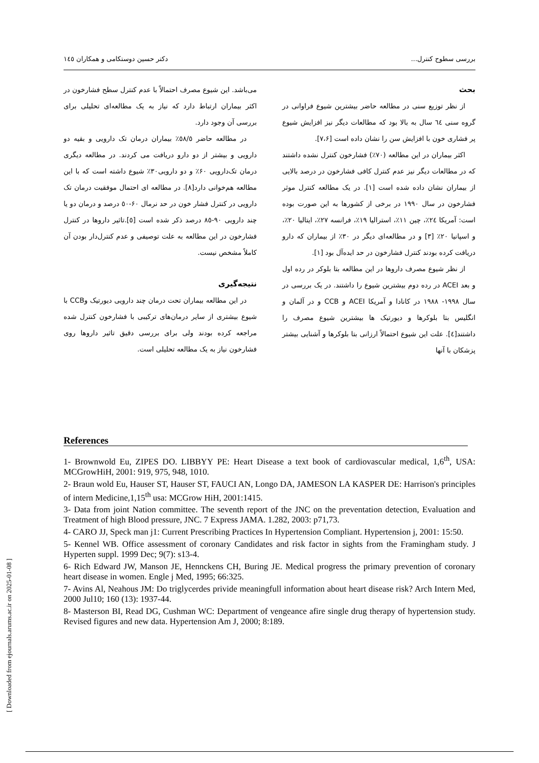بررسی سطوح کنترل... دکتر حسین دوستکامی و همکاران ١٤٥
بحث
از نظر توزیع سنی در مطالعه حاضر بیشترین شیوع فراوانی در گروه سنی ٦٤ سال به بالا بود که مطالعات دیگر نیز افزایش شیوع پر فشاری خون با افزایش سن را نشان داده است [٧،۶].
اکثر بیماران در این مطالعه (٧٠٪) فشارخون کنترل نشده داشتند که در مطالعات دیگر نیز عدم کنترل کافی فشارخون در درصد بالایی از بیماران نشان داده شده است [١]. در یک مطالعه کنترل موثر فشارخون در سال ١٩٩٠ در برخی از کشورها به این صورت بوده است: آمریکا ٢٤٪، چین ١١٪، استرالیا ١٩٪، فرانسه ٢٧٪، ایتالیا ٢٠٪، و اسپانیا ٢٠٪ [٣] و در مطالعه‌ای دیگر در ٣٠٪ از بیماران که دارو دریافت کرده بودند کنترل فشارخون در حد ایده‌آل بود [١].
از نظر شیوع مصرف داروها در این مطالعه بتا بلوکر در رده اول و بعد ACEI در رده دوم بیشترین شیوع را داشتند. در یک بررسی در سال ١٩٩٨- ١٩٨٨ در کانادا و آمریکا ACEI و CCB و در آلمان و انگلیس بتا بلوکرها و دیورتیک ها بیشترین شیوع مصرف را داشتند[٤]. علت این شیوع احتمالاً ارزانی بتا بلوکرها و آشنایی بیشتر پزشکان با آنها
می‌باشد. این شیوع مصرف احتمالاً با عدم کنترل سطح فشارخون در اکثر بیماران ارتباط دارد که نیاز به یک مطالعه‌ای تحلیلی برای بررسی آن وجود دارد.
در مطالعه حاضر ٥٨/٥٪ بیماران درمان تک دارویی و بقیه دو دارویی و بیشتر از دو دارو دریافت می کردند. در مطالعه دیگری درمان تک‌دارویی ۶٠٪ و دو دارویی٣٠٪ شیوع داشته است که با این مطالعه هم‌خوانی دارد[٨]. در مطالعه ای احتمال موفقیت درمان تک دارویی در کنترل فشار خون در حد نرمال ۶٠-٥٠ درصد و درمان دو یا چند دارویی ٩٠-٨٥ درصد ذکر شده است [٥].تاثیر داروها در کنترل فشارخون در این مطالعه به علت توصیفی و عدم کنترل‌دار بودن آن کاملاً مشخص نیست.
نتیجه‌گیری
در این مطالعه بیماران تحت درمان چند دارویی دیورتیک وCCB با شیوع بیشتری از سایر درمان‌های ترکیبی با فشارخون کنترل شده مراجعه کرده بودند ولی برای بررسی دقیق تاثیر داروها روی فشارخون نیاز به یک مطالعه تحلیلی است.
References
1- Brownwold Eu, ZIPES DO. LIBBYY PE: Heart Disease a text book of cardiovascular medical, 1,6<sup>th</sup>, USA: MCGrowHiH, 2001: 919, 975, 948, 1010.
2- Braun wold Eu, Hauser ST, Hauser ST, FAUCI AN, Longo DA, JAMESON LA KASPER DE: Harrison's principles of intern Medicine,1,15<sup>th</sup> usa: MCGrow HiH, 2001:1415.
3- Data from joint Nation committee. The seventh report of the JNC on the preventation detection, Evaluation and Treatment of high Blood pressure, JNC. 7 Express JAMA. 1.282, 2003: p71,73.
4- CARO JJ, Speck man j1: Current Prescribing Practices In Hypertension Compliant. Hypertension j, 2001: 15:50.
5- Kennel WB. Office assessment of coronary Candidates and risk factor in sights from the Framingham study. J Hyperten suppl. 1999 Dec; 9(7): s13-4.
6- Rich Edward JW, Manson JE, Hennckens CH, Buring JE. Medical progress the primary prevention of coronary heart disease in women. Engle j Med, 1995; 66:325.
7- Avins Al, Neahous JM: Do triglycerdes privide meaningfull information about heart disease risk? Arch Intern Med, 2000 Jul10; 160 (13): 1937-44.
8- Masterson BI, Read DG, Cushman WC: Department of vengeance afire single drug therapy of hypertension study. Revised figures and new data. Hypertension Am J, 2000; 8:189.
[ Downloaded from ejournals.arums.ac.ir on 2025-01-08 ]